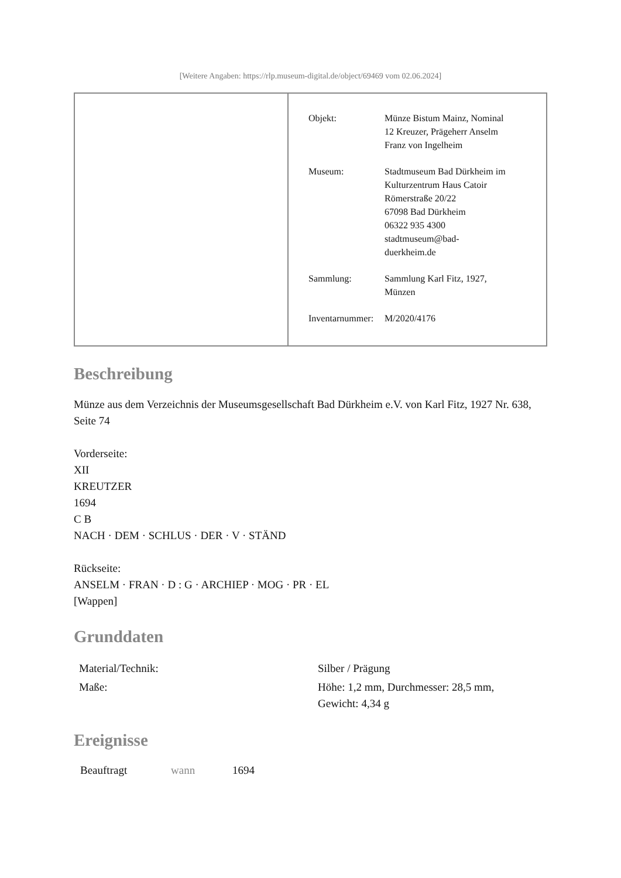[Weitere Angaben: https://rlp.museum-digital.de/object/69469 vom 02.06.2024]
| Objekt: | Münze Bistum Mainz, Nominal 12 Kreuzer, Prägeherr Anselm Franz von Ingelheim |
| Museum: | Stadtmuseum Bad Dürkheim im Kulturzentrum Haus Catoir Römerstraße 20/22 67098 Bad Dürkheim 06322 935 4300 stadtmuseum@bad- duerkheim.de |
| Sammlung: | Sammlung Karl Fitz, 1927, Münzen |
| Inventarnummer: | M/2020/4176 |
Beschreibung
Münze aus dem Verzeichnis der Museumsgesellschaft Bad Dürkheim e.V. von Karl Fitz, 1927 Nr. 638, Seite 74
Vorderseite:
XII
KREUTZER
1694
C B
NACH · DEM · SCHLUS · DER · V · STÄND
Rückseite:
ANSELM · FRAN · D : G · ARCHIEP · MOG · PR · EL
[Wappen]
Grunddaten
| Material/Technik: | Silber / Prägung |
| Maße: | Höhe: 1,2 mm, Durchmesser: 28,5 mm, Gewicht: 4,34 g |
Ereignisse
| Beauftragt | wann | 1694 |